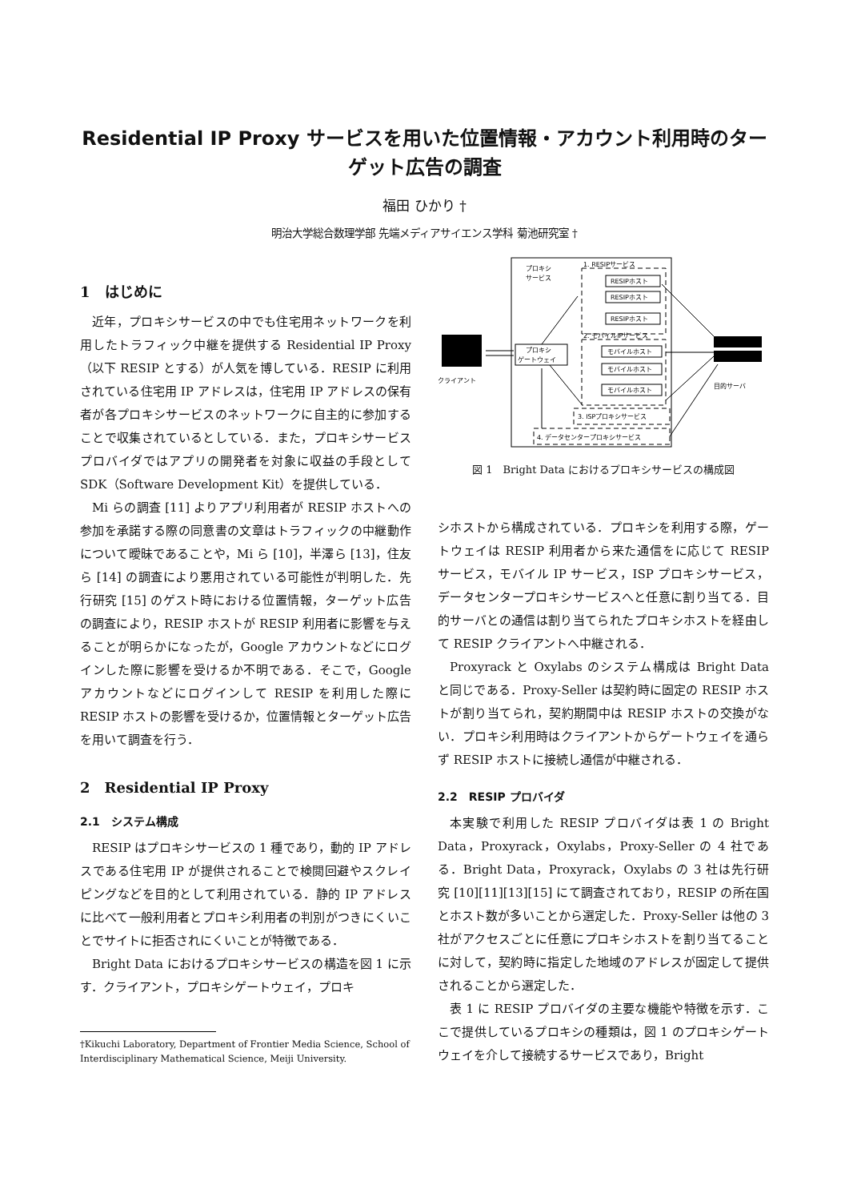Residential IP Proxy サービスを用いた位置情報・アカウント利用時のターゲット広告の調査
福田 ひかり †
明治大学総合数理学部 先端メディアサイエンス学科 菊池研究室 †
1　はじめに
近年，プロキシサービスの中でも住宅用ネットワークを利用したトラフィック中継を提供する Residential IP Proxy（以下 RESIP とする）が人気を博している．RESIP に利用されている住宅用 IP アドレスは，住宅用 IP アドレスの保有者が各プロキシサービスのネットワークに自主的に参加することで収集されているとしている．また，プロキシサービスプロバイダではアプリの開発者を対象に収益の手段として SDK（Software Development Kit）を提供している．
Mi らの調査 [11] よりアプリ利用者が RESIP ホストへの参加を承諾する際の同意書の文章はトラフィックの中継動作について曖昧であることや，Mi ら [10]，半澤ら [13]，住友ら [14] の調査により悪用されている可能性が判明した．先行研究 [15] のゲスト時における位置情報，ターゲット広告の調査により，RESIP ホストが RESIP 利用者に影響を与えることが明らかになったが，Google アカウントなどにログインした際に影響を受けるか不明である．そこで，Google アカウントなどにログインして RESIP を利用した際に RESIP ホストの影響を受けるか，位置情報とターゲット広告を用いて調査を行う．
2　Residential IP Proxy
2.1　システム構成
RESIP はプロキシサービスの 1 種であり，動的 IP アドレスである住宅用 IP が提供されることで検閲回避やスクレイピングなどを目的として利用されている．静的 IP アドレスに比べて一般利用者とプロキシ利用者の判別がつきにくいことでサイトに拒否されにくいことが特徴である．
Bright Data におけるプロキシサービスの構造を図 1 に示す．クライアント，プロキシゲートウェイ，プロキ
†Kikuchi Laboratory, Department of Frontier Media Science, School of Interdisciplinary Mathematical Science, Meiji University.
プロキシ
サービス
1. RESIPサービス
RESIPホスト
RESIPホスト
RESIPホスト
2. モバイルIPサービス
モバイルホスト
モバイルホスト
モバイルホスト
プロキシ
ゲートウェイ
3. ISPプロキシサービス
4. データセンタープロキシサービス
クライアント
目的サーバ
図 1　Bright Data におけるプロキシサービスの構成図
シホストから構成されている．プロキシを利用する際，ゲートウェイは RESIP 利用者から来た通信をに応じて RESIP サービス，モバイル IP サービス，ISP プロキシサービス，データセンタープロキシサービスへと任意に割り当てる．目的サーバとの通信は割り当てられたプロキシホストを経由して RESIP クライアントへ中継される．
Proxyrack と Oxylabs のシステム構成は Bright Data と同じである．Proxy-Seller は契約時に固定の RESIP ホストが割り当てられ，契約期間中は RESIP ホストの交換がない．プロキシ利用時はクライアントからゲートウェイを通らず RESIP ホストに接続し通信が中継される．
2.2　RESIP プロバイダ
本実験で利用した RESIP プロバイダは表 1 の Bright Data，Proxyrack，Oxylabs，Proxy-Seller の 4 社である．Bright Data，Proxyrack，Oxylabs の 3 社は先行研究 [10][11][13][15] にて調査されており，RESIP の所在国とホスト数が多いことから選定した．Proxy-Seller は他の 3 社がアクセスごとに任意にプロキシホストを割り当てることに対して，契約時に指定した地域のアドレスが固定して提供されることから選定した．
表 1 に RESIP プロバイダの主要な機能や特徴を示す．ここで提供しているプロキシの種類は，図 1 のプロキシゲートウェイを介して接続するサービスであり，Bright